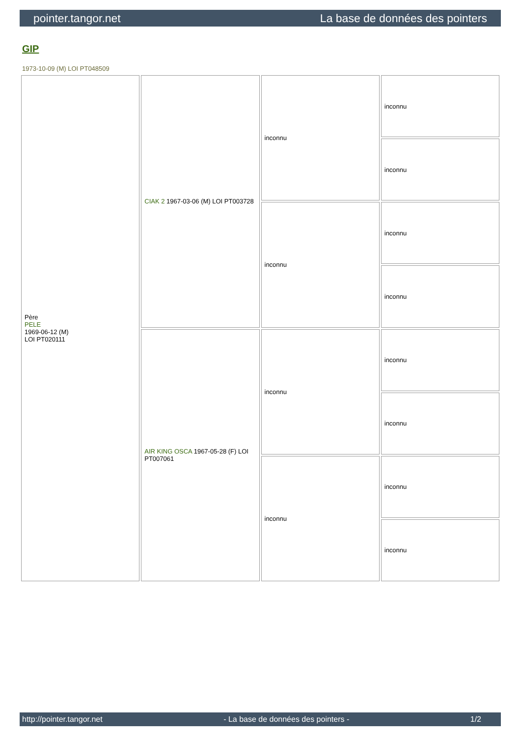pointer.tangor.net La base de données des pointers
GIP
1973-10-09 (M) LOI PT048509
| Père PELE 1969-06-12 (M) LOI PT020111 | CIAK 2 1967-03-06 (M) LOI PT003728 | inconnu | inconnu |
| | | | inconnu |
| | | inconnu | inconnu |
| | | | inconnu |
| | AIR KING OSCA 1967-05-28 (F) LOI PT007061 | inconnu | inconnu |
| | | | inconnu |
| | | inconnu | inconnu |
| | | | inconnu |
http://pointer.tangor.net - La base de données des pointers - 1/2